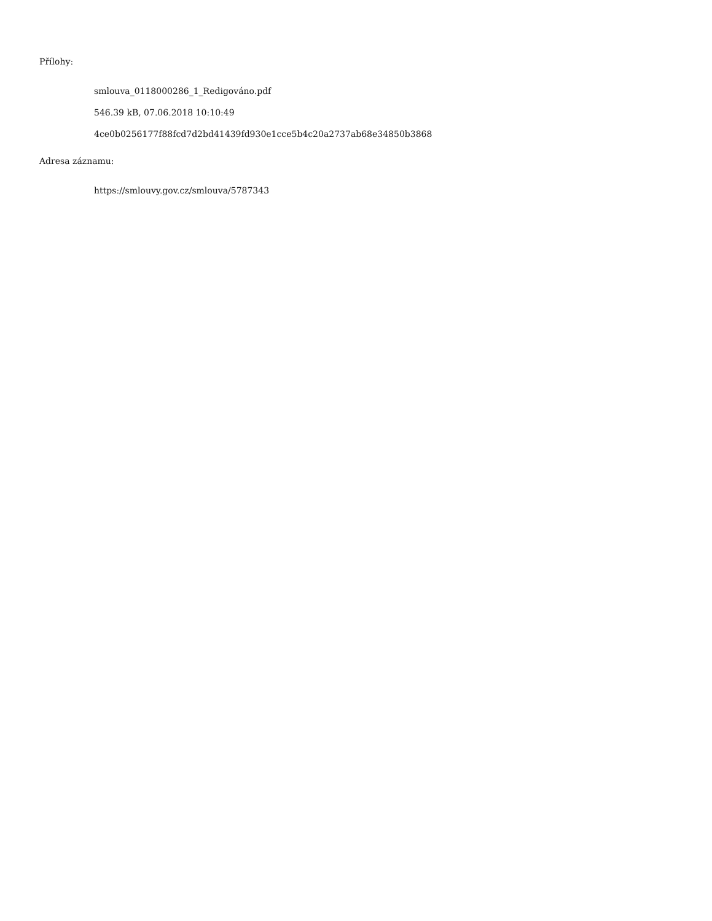Přílohy:
smlouva_0118000286_1_Redigováno.pdf
546.39 kB, 07.06.2018 10:10:49
4ce0b0256177f88fcd7d2bd41439fd930e1cce5b4c20a2737ab68e34850b3868
Adresa záznamu:
https://smlouvy.gov.cz/smlouva/5787343